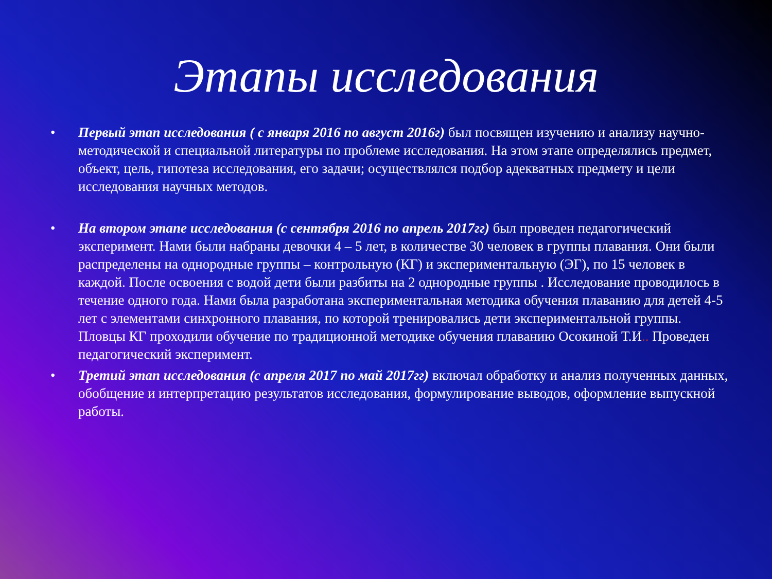Этапы исследования
• Первый этап исследования ( с января 2016 по август 2016г) был посвящен изучению и анализу научно-методической и специальной литературы по проблеме исследования. На этом этапе определялись предмет, объект, цель, гипотеза исследования, его задачи; осуществлялся подбор адекватных предмету и цели исследования научных методов.
• На втором этапе исследования (с сентября 2016 по апрель 2017гг) был проведен педагогический эксперимент. Нами были набраны девочки 4 – 5 лет, в количестве 30 человек в группы плавания. Они были распределены на однородные группы – контрольную (КГ) и экспериментальную (ЭГ), по 15 человек в каждой. После освоения с водой дети были разбиты на 2 однородные группы . Исследование проводилось в течение одного года. Нами была разработана экспериментальная методика обучения плаванию для детей 4-5 лет с элементами синхронного плавания, по которой тренировались дети экспериментальной группы. Пловцы КГ проходили обучение по традиционной методике обучения плаванию Осокиной Т.И.. Проведен педагогический эксперимент.
• Третий этап исследования (с апреля 2017 по май 2017гг) включал обработку и анализ полученных данных, обобщение и интерпретацию результатов исследования, формулирование выводов, оформление выпускной работы.